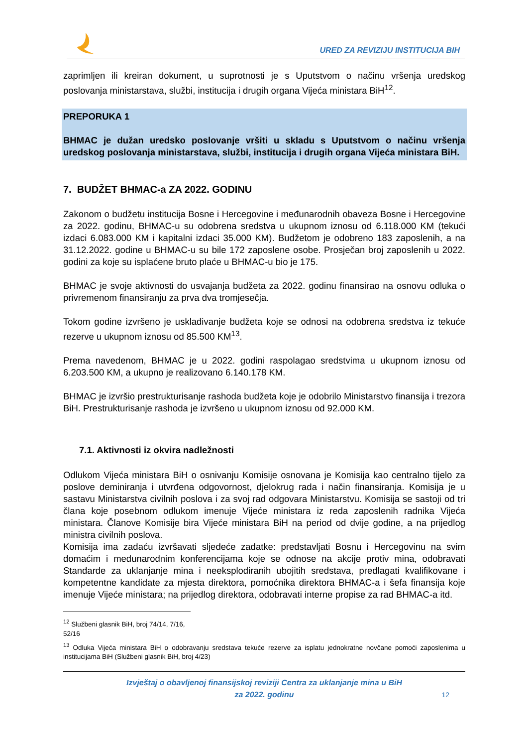URED ZA REVIZIJU INSTITUCIJA BIH
zaprimljen ili kreiran dokument, u suprotnosti je s Uputstvom o načinu vršenja uredskog poslovanja ministarstava, službi, institucija i drugih organa Vijeća ministara BiH<sup>12</sup>.
PREPORUKA 1
BHMAC je dužan uredsko poslovanje vršiti u skladu s Uputstvom o načinu vršenja uredskog poslovanja ministarstava, službi, institucija i drugih organa Vijeća ministara BiH.
7. BUDŽET BHMAC-a ZA 2022. GODINU
Zakonom o budžetu institucija Bosne i Hercegovine i međunarodnih obaveza Bosne i Hercegovine za 2022. godinu, BHMAC-u su odobrena sredstva u ukupnom iznosu od 6.118.000 KM (tekući izdaci 6.083.000 KM i kapitalni izdaci 35.000 KM). Budžetom je odobreno 183 zaposlenih, a na 31.12.2022. godine u BHMAC-u su bile 172 zaposlene osobe. Prosječan broj zaposlenih u 2022. godini za koje su isplaćene bruto plaće u BHMAC-u bio je 175.
BHMAC je svoje aktivnosti do usvajanja budžeta za 2022. godinu finansirao na osnovu odluka o privremenom finansiranju za prva dva tromjesečja.
Tokom godine izvršeno je usklađivanje budžeta koje se odnosi na odobrena sredstva iz tekuće rezerve u ukupnom iznosu od 85.500 KM<sup>13</sup>.
Prema navedenom, BHMAC je u 2022. godini raspolagao sredstvima u ukupnom iznosu od 6.203.500 KM, a ukupno je realizovano 6.140.178 KM.
BHMAC je izvršio prestrukturisanje rashoda budžeta koje je odobrilo Ministarstvo finansija i trezora BiH. Prestrukturisanje rashoda je izvršeno u ukupnom iznosu od 92.000 KM.
7.1. Aktivnosti iz okvira nadležnosti
Odlukom Vijeća ministara BiH o osnivanju Komisije osnovana je Komisija kao centralno tijelo za poslove deminiranja i utvrđena odgovornost, djelokrug rada i način finansiranja. Komisija je u sastavu Ministarstva civilnih poslova i za svoj rad odgovara Ministarstvu. Komisija se sastoji od tri člana koje posebnom odlukom imenuje Vijeće ministara iz reda zaposlenih radnika Vijeća ministara. Članove Komisije bira Vijeće ministara BiH na period od dvije godine, a na prijedlog ministra civilnih poslova.
Komisija ima zadaću izvršavati sljedeće zadatke: predstavljati Bosnu i Hercegovinu na svim domaćim i međunarodnim konferencijama koje se odnose na akcije protiv mina, odobravati Standarde za uklanjanje mina i neeksplodiranih ubojitih sredstava, predlagati kvalifikovane i kompetentne kandidate za mjesta direktora, pomoćnika direktora BHMAC-a i šefa finansija koje imenuje Vijeće ministara; na prijedlog direktora, odobravati interne propise za rad BHMAC-a itd.
<sup>12</sup> Službeni glasnik BiH, broj 74/14, 7/16, 52/16
<sup>13</sup> Odluka Vijeća ministara BiH o odobravanju sredstava tekuće rezerve za isplatu jednokratne novčane pomoći zaposlenima u institucijama BiH (Službeni glasnik BiH, broj 4/23)
Izvještaj o obavljenoj finansijskoj reviziji Centra za uklanjanje mina u BiH
za 2022. godinu
12